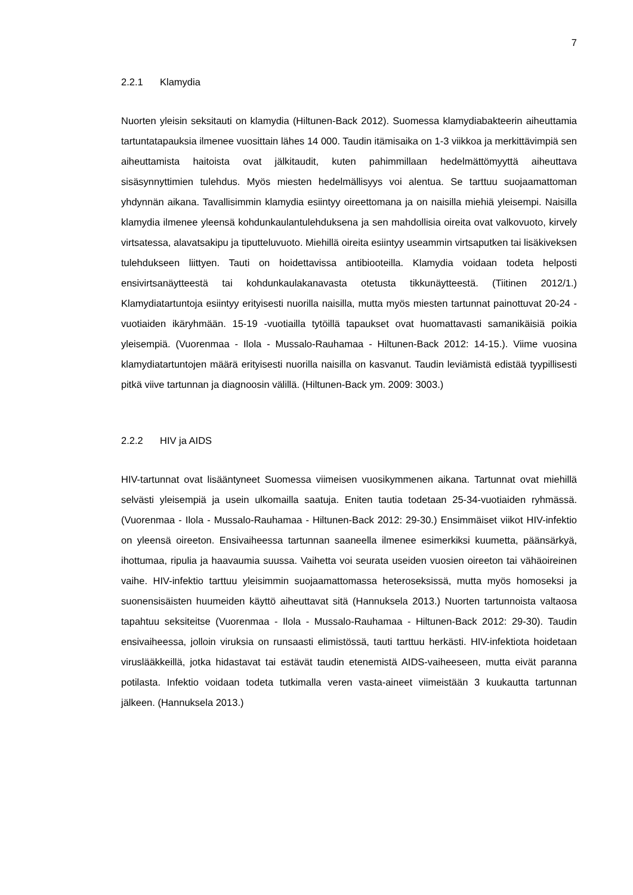7
2.2.1 Klamydia
Nuorten yleisin seksitauti on klamydia (Hiltunen-Back 2012). Suomessa klamydiabakteerin aiheuttamia tartuntatapauksia ilmenee vuosittain lähes 14 000. Taudin itämisaika on 1-3 viikkoa ja merkittävimpiä sen aiheuttamista haitoista ovat jälkitaudit, kuten pahimmillaan hedelmättömyyttä aiheuttava sisäsynnyttimien tulehdus. Myös miesten hedelmällisyys voi alentua. Se tarttuu suojaamattoman yhdynnän aikana. Tavallisimmin klamydia esiintyy oireettomana ja on naisilla miehiä yleisempi. Naisilla klamydia ilmenee yleensä kohdunkaulantulehduksena ja sen mahdollisia oireita ovat valkovuoto, kirvely virtsatessa, alavatsakipu ja tiputteluvuoto. Miehillä oireita esiintyy useammin virtsaputken tai lisäkiveksen tulehdukseen liittyen. Tauti on hoidettavissa antibiooteilla. Klamydia voidaan todeta helposti ensivirtsanäytteestä tai kohdunkaulakanavasta otetusta tikkunäytteestä. (Tiitinen 2012/1.) Klamydiatartuntoja esiintyy erityisesti nuorilla naisilla, mutta myös miesten tartunnat painottuvat 20-24 -vuotiaiden ikäryhmään. 15-19 -vuotiailla tytöillä tapaukset ovat huomattavasti samanikäisiä poikia yleisempiä. (Vuorenmaa - Ilola - Mussalo-Rauhamaa - Hiltunen-Back 2012: 14-15.). Viime vuosina klamydiatartuntojen määrä erityisesti nuorilla naisilla on kasvanut. Taudin leviämistä edistää tyypillisesti pitkä viive tartunnan ja diagnoosin välillä. (Hiltunen-Back ym. 2009: 3003.)
2.2.2 HIV ja AIDS
HIV-tartunnat ovat lisääntyneet Suomessa viimeisen vuosikymmenen aikana. Tartunnat ovat miehillä selvästi yleisempiä ja usein ulkomailla saatuja. Eniten tautia todetaan 25-34-vuotiaiden ryhmässä. (Vuorenmaa - Ilola - Mussalo-Rauhamaa - Hiltunen-Back 2012: 29-30.) Ensimmäiset viikot HIV-infektio on yleensä oireeton. Ensivaiheessa tartunnan saaneella ilmenee esimerkiksi kuumetta, päänsärkyä, ihottumaa, ripulia ja haavaumia suussa. Vaihetta voi seurata useiden vuosien oireeton tai vähäoireinen vaihe. HIV-infektio tarttuu yleisimmin suojaamattomassa heteroseksissä, mutta myös homoseksi ja suonensisäisten huumeiden käyttö aiheuttavat sitä (Hannuksela 2013.) Nuorten tartunnoista valtaosa tapahtuu seksiteitse (Vuorenmaa - Ilola - Mussalo-Rauhamaa - Hiltunen-Back 2012: 29-30). Taudin ensivaiheessa, jolloin viruksia on runsaasti elimistössä, tauti tarttuu herkästi. HIV-infektiota hoidetaan viruslääkkeillä, jotka hidastavat tai estävät taudin etenemistä AIDS-vaiheeseen, mutta eivät paranna potilasta. Infektio voidaan todeta tutkimalla veren vasta-aineet viimeistään 3 kuukautta tartunnan jälkeen. (Hannuksela 2013.)